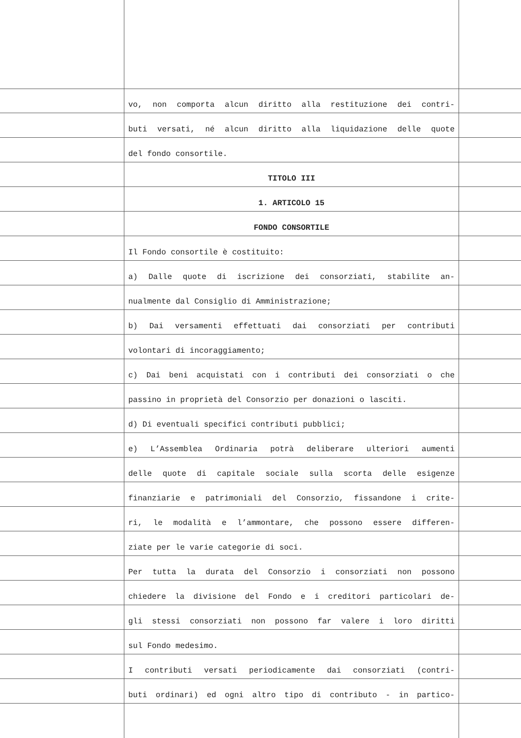vo, non comporta alcun diritto alla restituzione dei contri-
buti versati, né alcun diritto alla liquidazione delle quote
del fondo consortile.
TITOLO III
1. ARTICOLO 15
FONDO CONSORTILE
Il Fondo consortile è costituito:
a) Dalle quote di iscrizione dei consorziati, stabilite an-
nualmente dal Consiglio di Amministrazione;
b) Dai versamenti effettuati dai consorziati per contributi
volontari di incoraggiamento;
c) Dai beni acquistati con i contributi dei consorziati o che
passino in proprietà del Consorzio per donazioni o lasciti.
d) Di eventuali specifici contributi pubblici;
e) L’Assemblea Ordinaria potrà deliberare ulteriori aumenti
delle quote di capitale sociale sulla scorta delle esigenze
finanziarie e patrimoniali del Consorzio, fissandone i crite-
ri, le modalità e l’ammontare, che possono essere differen-
ziate per le varie categorie di soci.
Per tutta la durata del Consorzio i consorziati non possono
chiedere la divisione del Fondo e i creditori particolari de-
gli stessi consorziati non possono far valere i loro diritti
sul Fondo medesimo.
I contributi versati periodicamente dai consorziati (contri-
buti ordinari) ed ogni altro tipo di contributo - in partico-